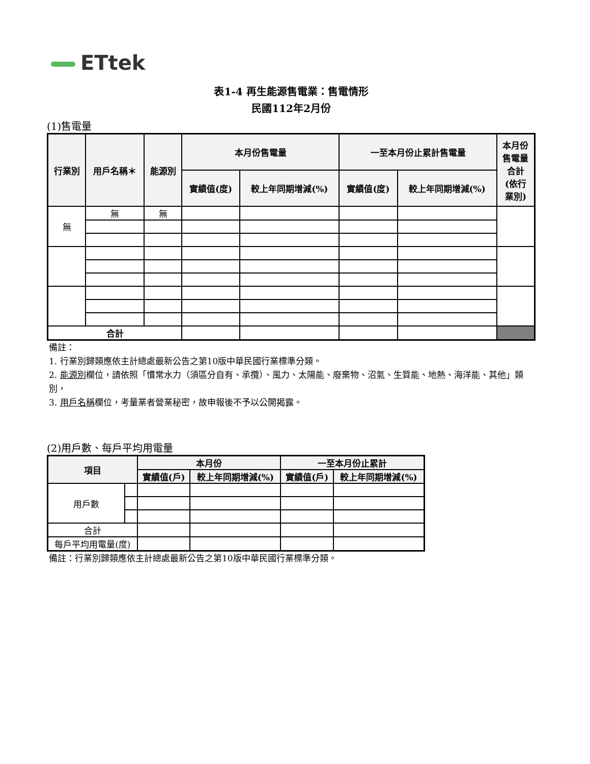ETtek
表1-4 再生能源售電業：售電情形
民國112年2月份
(1)售電量
| 行業別 | 用戶名稱＊ | 能源別 | 本月份售電量 | | 一至本月份止累計售電量 | | 本月份 售電量 合計 (依行 業別) |
| --- | --- | --- | --- | --- | --- | --- | --- |
| | | | 實績值(度) | 較上年同期增減(%) | 實績值(度) | 較上年同期增減(%) | |
| 無 | 無 | 無 | | | | | |
| 合計 | | | | | | | |
備註：
1. 行業別歸類應依主計總處最新公告之第10版中華民國行業標準分類。
2. 能源別欄位，請依照「慣常水力（須區分自有、承攬）、風力、太陽能、廢棄物、沼氣、生質能、地熱、海洋能、其他」類別，
3. 用戶名稱欄位，考量業者營業秘密，故申報後不予以公開揭露。
(2)用戶數、每戶平均用電量
| 項目 | | 本月份 | | 一至本月份止累計 | |
| --- | --- | --- | --- | --- | --- |
| | | 實績值(戶) | 較上年同期增減(%) | 實績值(戶) | 較上年同期增減(%) |
| 用戶數 | | | | | |
| 合計 | | | | | |
| 每戶平均用電量(度) | | | | | |
備註：行業別歸類應依主計總處最新公告之第10版中華民國行業標準分類。